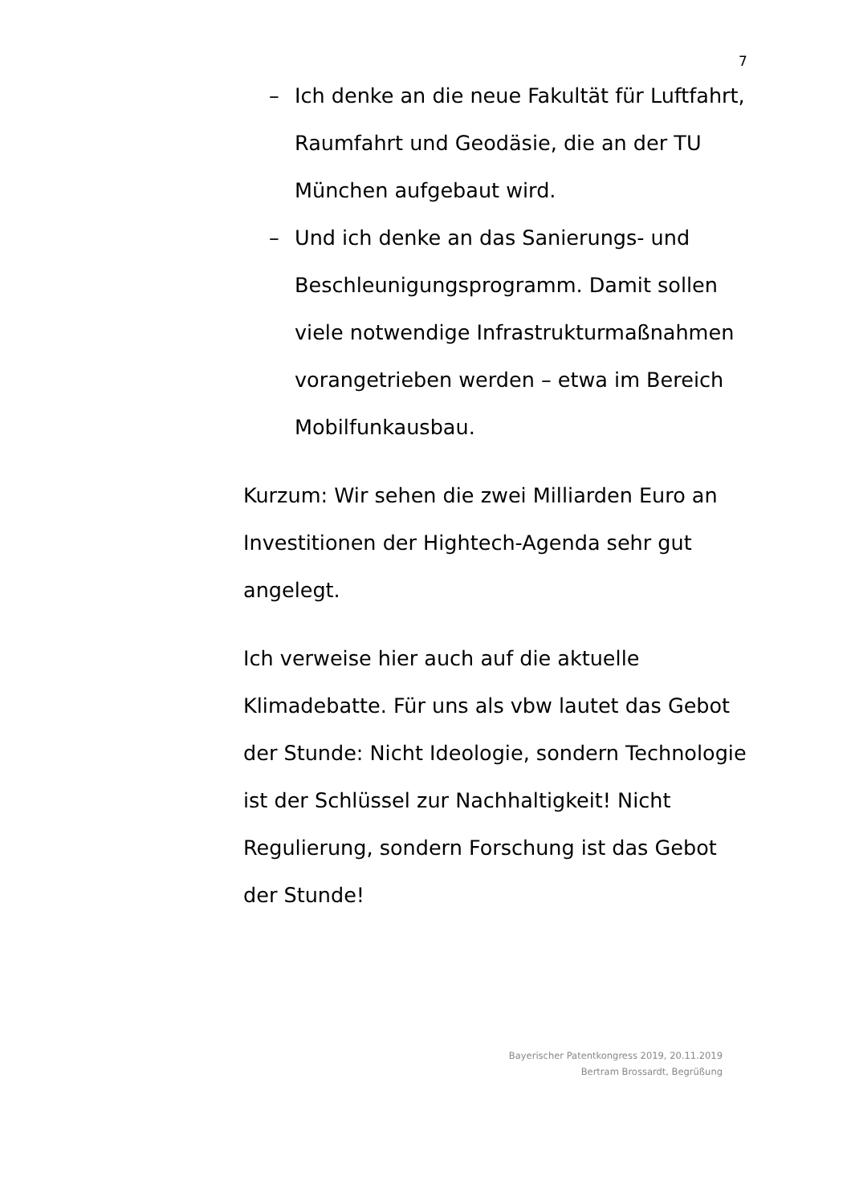7
– Ich denke an die neue Fakultät für Luftfahrt, Raumfahrt und Geodäsie, die an der TU München aufgebaut wird.
– Und ich denke an das Sanierungs- und Beschleunigungsprogramm. Damit sollen viele notwendige Infrastrukturmaßnahmen vorangetrieben werden – etwa im Bereich Mobilfunkausbau.
Kurzum: Wir sehen die zwei Milliarden Euro an Investitionen der Hightech-Agenda sehr gut angelegt.
Ich verweise hier auch auf die aktuelle Klimadebatte. Für uns als vbw lautet das Gebot der Stunde: Nicht Ideologie, sondern Technologie ist der Schlüssel zur Nachhaltigkeit! Nicht Regulierung, sondern Forschung ist das Gebot der Stunde!
Bayerischer Patentkongress 2019, 20.11.2019
Bertram Brossardt, Begrüßung